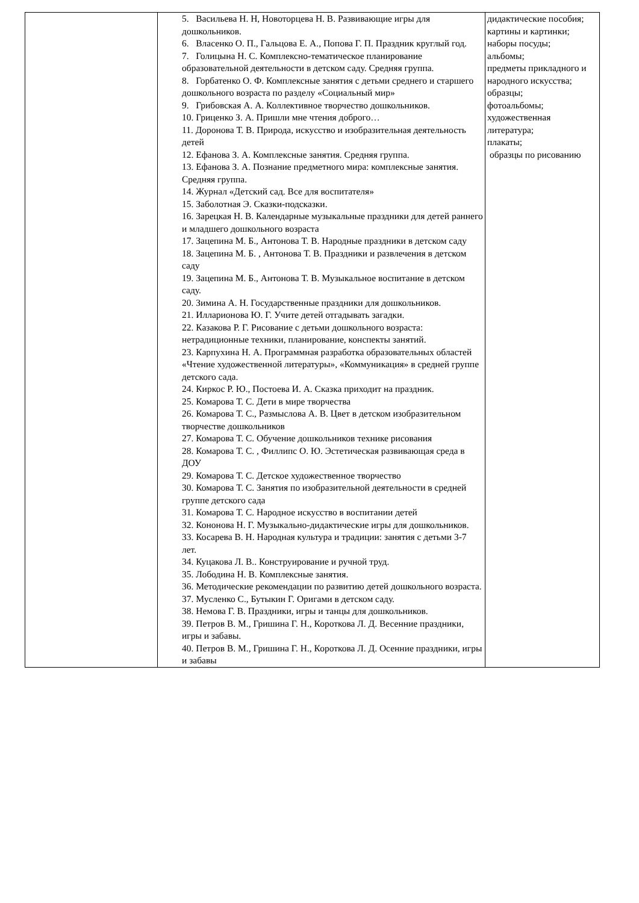| | 5. Васильева Н. Н, Новоторцева Н. В. Развивающие игры для дошкольников. 6. Власенко О. П., Гальцова Е. А., Попова Г. П. Праздник круглый год. 7. Голицына Н. С. Комплексно-тематическое планирование образовательной деятельности в детском саду. Средняя группа. 8. Горбатенко О. Ф. Комплексные занятия с детьми среднего и старшего дошкольного возраста по разделу «Социальный мир» 9. Грибовская А. А. Коллективное творчество дошкольников. 10. Гриценко З. А. Пришли мне чтения доброго… 11. Доронова Т. В. Природа, искусство и изобразительная деятельность детей 12. Ефанова З. А. Комплексные занятия. Средняя группа. 13. Ефанова З. А. Познание предметного мира: комплексные занятия. Средняя группа. 14. Журнал «Детский сад. Все для воспитателя» 15. Заболотная Э. Сказки-подсказки. 16. Зарецкая Н. В. Календарные музыкальные праздники для детей раннего и младшего дошкольного возраста 17. Зацепина М. Б., Антонова Т. В. Народные праздники в детском саду 18. Зацепина М. Б. , Антонова Т. В. Праздники и развлечения в детском саду 19. Зацепина М. Б., Антонова Т. В. Музыкальное воспитание в детском саду. 20. Зимина А. Н. Государственные праздники для дошкольников. 21. Илларионова Ю. Г. Учите детей отгадывать загадки. 22. Казакова Р. Г. Рисование с детьми дошкольного возраста: нетрадиционные техники, планирование, конспекты занятий. 23. Карпухина Н. А. Программная разработка образовательных областей «Чтение художественной литературы», «Коммуникация» в средней группе детского сада. 24. Киркос Р. Ю., Постоева И. А. Сказка приходит на праздник. 25. Комарова Т. С. Дети в мире творчества 26. Комарова Т. С., Размыслова А. В. Цвет в детском изобразительном творчестве дошкольников 27. Комарова Т. С. Обучение дошкольников технике рисования 28. Комарова Т. С. , Филлипс О. Ю. Эстетическая развивающая среда в ДОУ 29. Комарова Т. С. Детское художественное творчество 30. Комарова Т. С. Занятия по изобразительной деятельности в средней группе детского сада 31. Комарова Т. С. Народное искусство в воспитании детей 32. Кононова Н. Г. Музыкально-дидактические игры для дошкольников. 33. Косарева В. Н. Народная культура и традиции: занятия с детьми 3-7 лет. 34. Куцакова Л. В.. Конструирование и ручной труд. 35. Лободина Н. В. Комплексные занятия. 36. Методические рекомендации по развитию детей дошкольного возраста. 37. Мусленко С., Бутыкин Г. Оригами в детском саду. 38. Немова Г. В. Праздники, игры и танцы для дошкольников. 39. Петров В. М., Гришина Г. Н., Короткова Л. Д. Весенние праздники, игры и забавы. 40. Петров В. М., Гришина Г. Н., Короткова Л. Д. Осенние праздники, игры и забавы | дидактические пособия; картины и картинки; наборы посуды; альбомы; предметы прикладного и народного искусства; образцы; фотоальбомы; художественная литература; плакаты; образцы по рисованию |